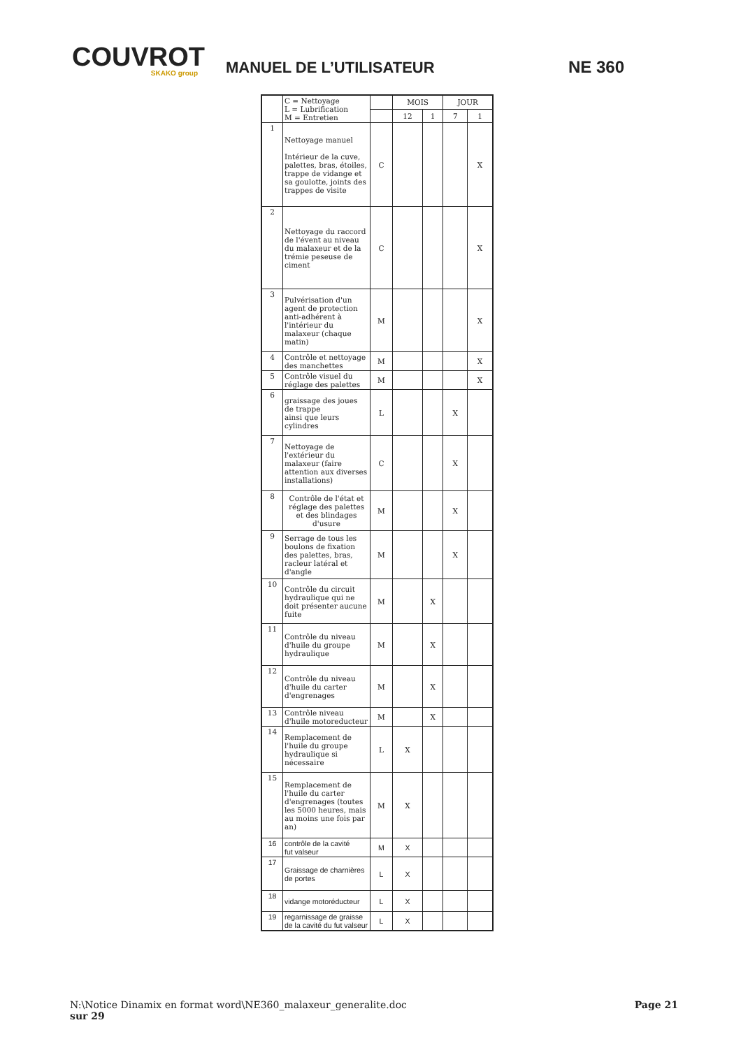COUVROT
SKAKO group
MANUEL DE L’UTILISATEUR
NE 360
| | C = Nettoyage L = Lubrification M = Entretien | | MOIS | | JOUR | |
| --- | --- | --- | --- | --- | --- | --- |
| | | | 12 | 1 | 7 | 1 |
| 1 | Nettoyage manuel Intérieur de la cuve, palettes, bras, étoiles, trappe de vidange et sa goulotte, joints des trappes de visite | C | | | | X |
| 2 | Nettoyage du raccord de l'évent au niveau du malaxeur et de la trémie peseuse de ciment | C | | | | X |
| 3 | Pulvérisation d'un agent de protection anti-adhérent à l'intérieur du malaxeur (chaque matin) | M | | | | X |
| 4 | Contrôle et nettoyage des manchettes | M | | | | X |
| 5 | Contrôle visuel du réglage des palettes | M | | | | X |
| 6 | graissage des joues de trappe ainsi que leurs cylindres | L | | | X | |
| 7 | Nettoyage de l'extérieur du malaxeur (faire attention aux diverses installations) | C | | | X | |
| 8 | Contrôle de l'état et réglage des palettes et des blindages d'usure | M | | | X | |
| 9 | Serrage de tous les boulons de fixation des palettes, bras, racleur latéral et d'angle | M | | | X | |
| 10 | Contrôle du circuit hydraulique qui ne doit présenter aucune fuite | M | | X | | |
| 11 | Contrôle du niveau d'huile du groupe hydraulique | M | | X | | |
| 12 | Contrôle du niveau d'huile du carter d'engrenages | M | | X | | |
| 13 | Contrôle niveau d'huile motoreducteur | M | | X | | |
| 14 | Remplacement de l'huile du groupe hydraulique si nécessaire | L | X | | | |
| 15 | Remplacement de l'huile du carter d'engrenages (toutes les 5000 heures, mais au moins une fois par an) | M | X | | | |
| 16 | contrôle de la cavité fut valseur | M | X | | | |
| 17 | Graissage de charnières de portes | L | X | | | |
| 18 | vidange motoréducteur | L | X | | | |
| 19 | regarnissage de graisse de la cavité du fut valseur | L | X | | | |
Page 21 N:\Notice Dinamix en format word\NE360_malaxeur_generalite.doc
sur 29